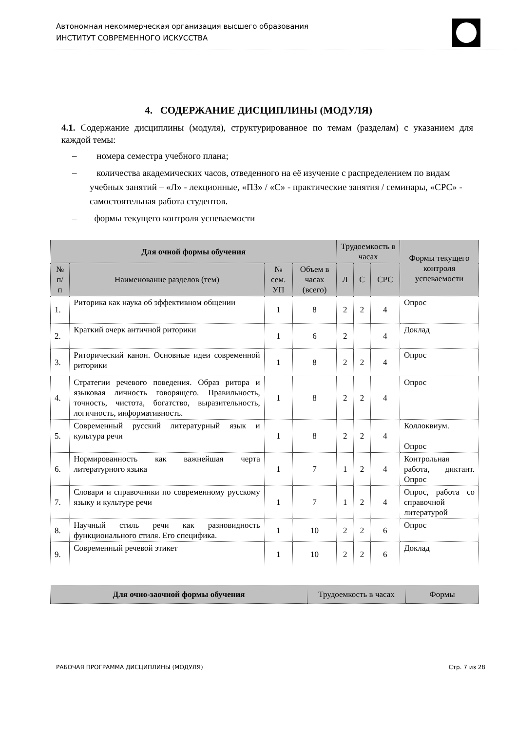Автономная некоммерческая организация высшего образования
ИНСТИТУТ СОВРЕМЕННОГО ИСКУССТВА
4. СОДЕРЖАНИЕ ДИСЦИПЛИНЫ (МОДУЛЯ)
4.1. Содержание дисциплины (модуля), структурированное по темам (разделам) с указанием для каждой темы:
– номера семестра учебного плана;
– количества академических часов, отведенного на её изучение с распределением по видам учебных занятий – «Л» - лекционные, «ПЗ» / «С» - практические занятия / семинары, «СРС» - самостоятельная работа студентов.
– формы текущего контроля успеваемости
| Для очной формы обучения | | | | Трудоемкость в часах | | | Формы текущего контроля успеваемости |
| --- | --- | --- | --- | --- | --- | --- | --- |
| № п/п | Наименование разделов (тем) | № сем. УП | Объем в часах (всего) | Л | С | СРС | |
| 1. | Риторика как наука об эффективном общении | 1 | 8 | 2 | 2 | 4 | Опрос |
| 2. | Краткий очерк античной риторики | 1 | 6 | 2 | | 4 | Доклад |
| 3. | Риторический канон. Основные идеи современной риторики | 1 | 8 | 2 | 2 | 4 | Опрос |
| 4. | Стратегии речевого поведения. Образ ритора и языковая личность говорящего. Правильность, точность, чистота, богатство, выразительность, логичность, информативность. | 1 | 8 | 2 | 2 | 4 | Опрос |
| 5. | Современный русский литературный язык и культура речи | 1 | 8 | 2 | 2 | 4 | Коллоквиум. Опрос |
| 6. | Нормированность как важнейшая черта литературного языка | 1 | 7 | 1 | 2 | 4 | Контрольная работа, диктант. Опрос |
| 7. | Словари и справочники по современному русскому языку и культуре речи | 1 | 7 | 1 | 2 | 4 | Опрос, работа со справочной литературой |
| 8. | Научный стиль речи как разновидность функционального стиля. Его специфика. | 1 | 10 | 2 | 2 | 6 | Опрос |
| 9. | Современный речевой этикет | 1 | 10 | 2 | 2 | 6 | Доклад |
| Для очно-заочной формы обучения | Трудоемкость в часах | Формы |
| --- | --- | --- |
РАБОЧАЯ ПРОГРАММА ДИСЦИПЛИНЫ (МОДУЛЯ) Стр. 7 из 28